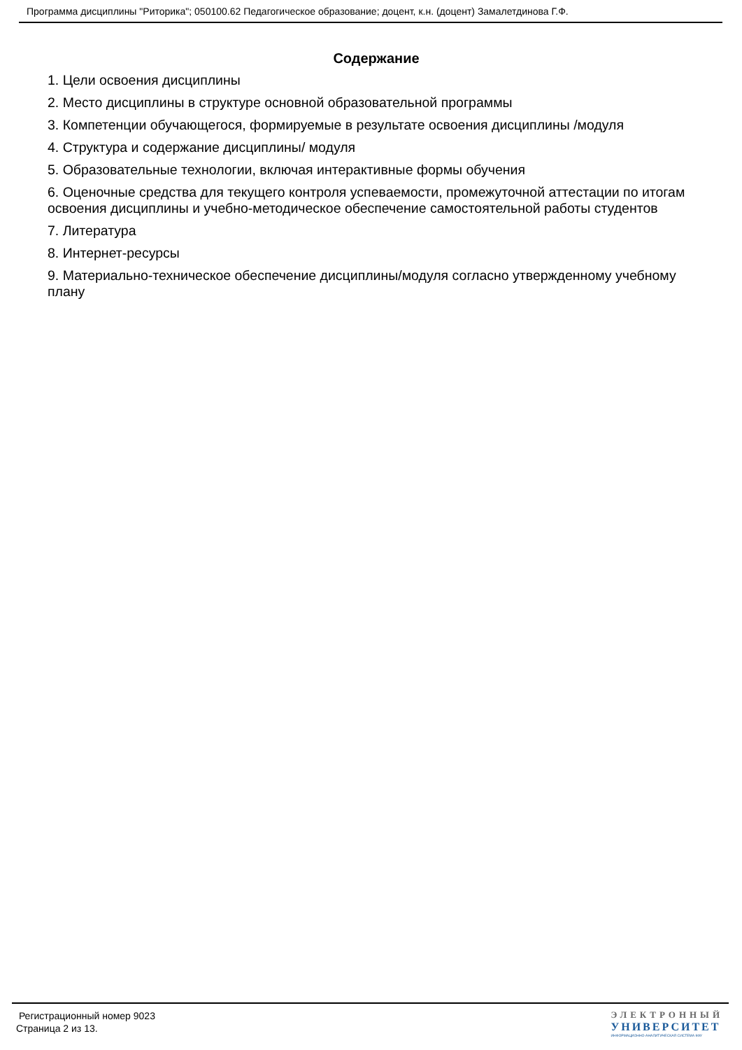Программа дисциплины "Риторика"; 050100.62 Педагогическое образование; доцент, к.н. (доцент) Замалетдинова Г.Ф.
Содержание
1. Цели освоения дисциплины
2. Место дисциплины в структуре основной образовательной программы
3. Компетенции обучающегося, формируемые в результате освоения дисциплины /модуля
4. Структура и содержание дисциплины/ модуля
5. Образовательные технологии, включая интерактивные формы обучения
6. Оценочные средства для текущего контроля успеваемости, промежуточной аттестации по итогам освоения дисциплины и учебно-методическое обеспечение самостоятельной работы студентов
7. Литература
8. Интернет-ресурсы
9. Материально-техническое обеспечение дисциплины/модуля согласно утвержденному учебному плану
Регистрационный номер 9023
Страница 2 из 13.
ЭЛЕКТРОННЫЙ
УНИВЕРСИТЕТ
ИНФОРМАЦИОННО-АНАЛИТИЧЕСКАЯ СИСТЕМА КФУ